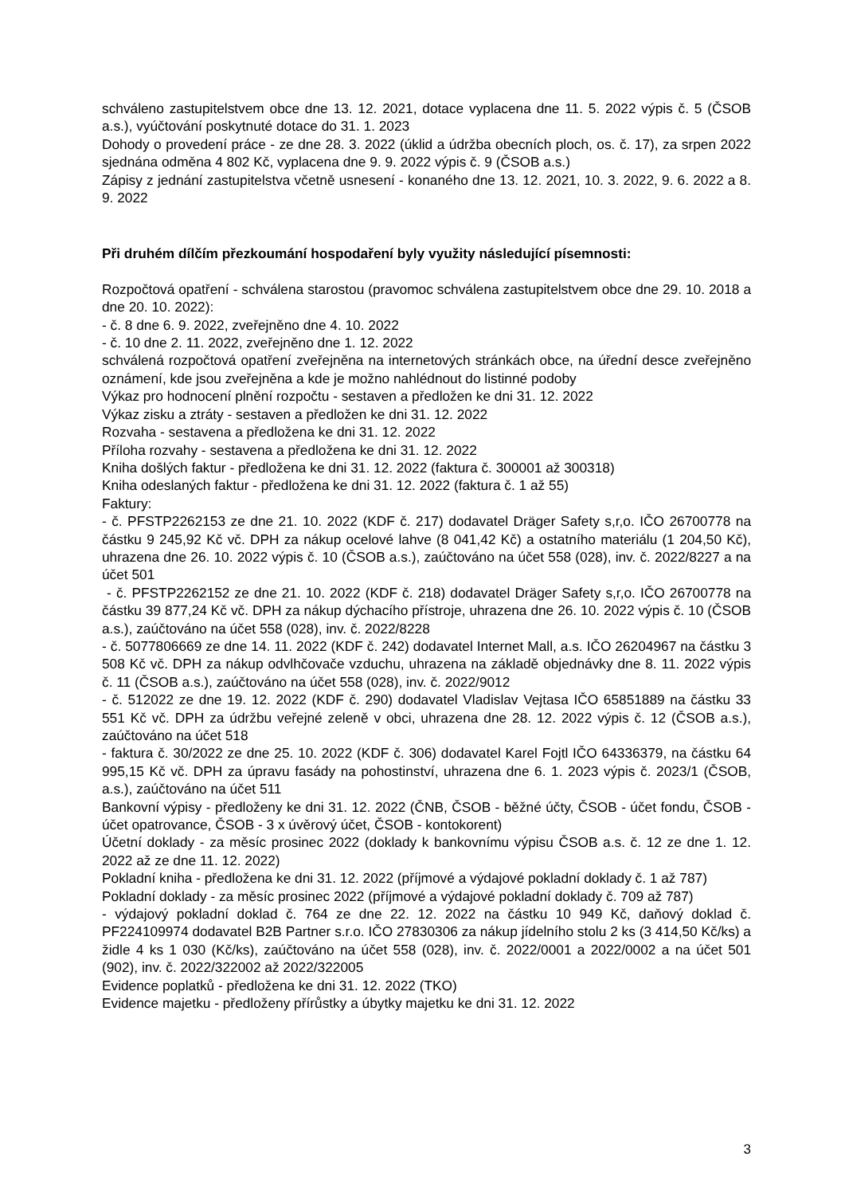schváleno zastupitelstvem obce dne 13. 12. 2021, dotace vyplacena dne 11. 5. 2022 výpis č. 5 (ČSOB a.s.), vyúčtování poskytnuté dotace do 31. 1. 2023
Dohody o provedení práce - ze dne 28. 3. 2022 (úklid a údržba obecních ploch, os. č. 17), za srpen 2022 sjednána odměna 4 802 Kč, vyplacena dne 9. 9. 2022 výpis č. 9 (ČSOB a.s.)
Zápisy z jednání zastupitelstva včetně usnesení - konaného dne 13. 12. 2021, 10. 3. 2022, 9. 6. 2022 a 8. 9. 2022
Při druhém dílčím přezkoumání hospodaření byly využity následující písemnosti:
Rozpočtová opatření - schválena starostou (pravomoc schválena zastupitelstvem obce dne 29. 10. 2018 a dne 20. 10. 2022):
- č. 8 dne 6. 9. 2022, zveřejněno dne 4. 10. 2022
- č. 10 dne 2. 11. 2022, zveřejněno dne 1. 12. 2022
schválená rozpočtová opatření zveřejněna na internetových stránkách obce, na úřední desce zveřejněno oznámení, kde jsou zveřejněna a kde je možno nahlédnout do listinné podoby
Výkaz pro hodnocení plnění rozpočtu - sestaven a předložen ke dni 31. 12. 2022
Výkaz zisku a ztráty - sestaven a předložen ke dni 31. 12. 2022
Rozvaha - sestavena a předložena ke dni 31. 12. 2022
Příloha rozvahy - sestavena a předložena ke dni 31. 12. 2022
Kniha došlých faktur - předložena ke dni 31. 12. 2022 (faktura č. 300001 až 300318)
Kniha odeslaných faktur - předložena ke dni 31. 12. 2022 (faktura č. 1 až 55)
Faktury:
- č. PFSTP2262153 ze dne 21. 10. 2022 (KDF č. 217) dodavatel Dräger Safety s,r,o. IČO 26700778 na částku 9 245,92 Kč vč. DPH za nákup ocelové lahve (8 041,42 Kč) a ostatního materiálu (1 204,50 Kč), uhrazena dne 26. 10. 2022 výpis č. 10 (ČSOB a.s.), zaúčtováno na účet 558 (028), inv. č. 2022/8227 a na účet 501
- č. PFSTP2262152 ze dne 21. 10. 2022 (KDF č. 218) dodavatel Dräger Safety s,r,o. IČO 26700778 na částku 39 877,24 Kč vč. DPH za nákup dýchacího přístroje, uhrazena dne 26. 10. 2022 výpis č. 10 (ČSOB a.s.), zaúčtováno na účet 558 (028), inv. č. 2022/8228
- č. 5077806669 ze dne 14. 11. 2022 (KDF č. 242) dodavatel Internet Mall, a.s. IČO 26204967 na částku 3 508 Kč vč. DPH za nákup odvlhčovače vzduchu, uhrazena na základě objednávky dne 8. 11. 2022 výpis č. 11 (ČSOB a.s.), zaúčtováno na účet 558 (028), inv. č. 2022/9012
- č. 512022 ze dne 19. 12. 2022 (KDF č. 290) dodavatel Vladislav Vejtasa IČO 65851889 na částku 33 551 Kč vč. DPH za údržbu veřejné zeleně v obci, uhrazena dne 28. 12. 2022 výpis č. 12 (ČSOB a.s.), zaúčtováno na účet 518
- faktura č. 30/2022 ze dne 25. 10. 2022 (KDF č. 306) dodavatel Karel Fojtl IČO 64336379, na částku 64 995,15 Kč vč. DPH za úpravu fasády na pohostinství, uhrazena dne 6. 1. 2023 výpis č. 2023/1 (ČSOB, a.s.), zaúčtováno na účet 511
Bankovní výpisy - předloženy ke dni 31. 12. 2022 (ČNB, ČSOB - běžné účty, ČSOB - účet fondu, ČSOB - účet opatrovance, ČSOB - 3 x úvěrový účet, ČSOB - kontokorent)
Účetní doklady - za měsíc prosinec 2022 (doklady k bankovnímu výpisu ČSOB a.s. č. 12 ze dne 1. 12. 2022 až ze dne 11. 12. 2022)
Pokladní kniha - předložena ke dni 31. 12. 2022 (příjmové a výdajové pokladní doklady č. 1 až 787)
Pokladní doklady - za měsíc prosinec 2022 (příjmové a výdajové pokladní doklady č. 709 až 787)
- výdajový pokladní doklad č. 764 ze dne 22. 12. 2022 na částku 10 949 Kč, daňový doklad č. PF224109974 dodavatel B2B Partner s.r.o. IČO 27830306 za nákup jídelního stolu 2 ks (3 414,50 Kč/ks) a židle 4 ks 1 030 (Kč/ks), zaúčtováno na účet 558 (028), inv. č. 2022/0001 a 2022/0002 a na účet 501 (902), inv. č. 2022/322002 až 2022/322005
Evidence poplatků - předložena ke dni 31. 12. 2022 (TKO)
Evidence majetku - předloženy přírůstky a úbytky majetku ke dni 31. 12. 2022
3